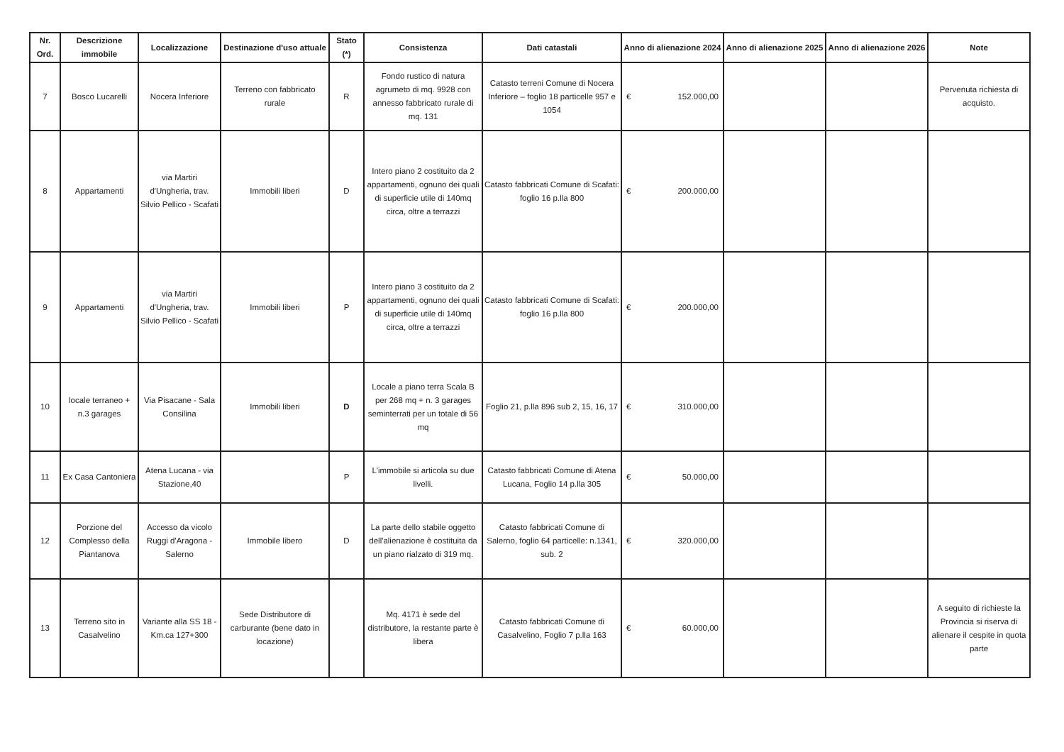| Nr. Ord. | Descrizione immobile | Localizzazione | Destinazione d'uso attuale | Stato (*) | Consistenza | Dati catastali | Anno di alienazione 2024 | Anno di alienazione 2025 | Anno di alienazione 2026 | Note |
| --- | --- | --- | --- | --- | --- | --- | --- | --- | --- | --- |
| 7 | Bosco Lucarelli | Nocera Inferiore | Terreno con fabbricato rurale | R | Fondo rustico di natura agrumeto di mq. 9928 con annesso fabbricato rurale di mq. 131 | Catasto terreni Comune di Nocera Inferiore – foglio 18 particelle 957 e 1054 | € 152.000,00 | | | Pervenuta richiesta di acquisto. |
| 8 | Appartamenti | via Martiri d'Ungheria, trav. Silvio Pellico - Scafati | Immobili liberi | D | Intero piano 2 costituito da 2 appartamenti, ognuno dei quali di superficie utile di 140mq circa, oltre a terrazzi | Catasto fabbricati Comune di Scafati: foglio 16 p.lla 800 | € 200.000,00 | | | |
| 9 | Appartamenti | via Martiri d'Ungheria, trav. Silvio Pellico - Scafati | Immobili liberi | P | Intero piano 3 costituito da 2 appartamenti, ognuno dei quali di superficie utile di 140mq circa, oltre a terrazzi | Catasto fabbricati Comune di Scafati: foglio 16 p.lla 800 | € 200.000,00 | | | |
| 10 | locale terraneo + n.3 garages | Via Pisacane - Sala Consilina | Immobili liberi | D | Locale a piano terra Scala B per 268 mq + n. 3 garages seminterrati per un totale di 56 mq | Foglio 21, p.lla 896 sub 2, 15, 16, 17 | € 310.000,00 | | | |
| 11 | Ex Casa Cantoniera | Atena Lucana - via Stazione,40 | | P | L'immobile si articola su due livelli. | Catasto fabbricati Comune di Atena Lucana, Foglio 14 p.lla 305 | € 50.000,00 | | | |
| 12 | Porzione del Complesso della Piantanova | Accesso da vicolo Ruggi d'Aragona - Salerno | Immobile libero | D | La parte dello stabile oggetto dell'alienazione è costituita da un piano rialzato di 319 mq. | Catasto fabbricati Comune di Salerno, foglio 64 particelle: n.1341, sub. 2 | € 320.000,00 | | | |
| 13 | Terreno sito in Casalvelino | Variante alla SS 18 - Km.ca 127+300 | Sede Distributore di carburante (bene dato in locazione) | | Mq. 4171 è sede del distributore, la restante parte è libera | Catasto fabbricati Comune di Casalvelino, Foglio 7 p.lla 163 | € 60.000,00 | | | A seguito di richieste la Provincia si riserva di alienare il cespite in quota parte |